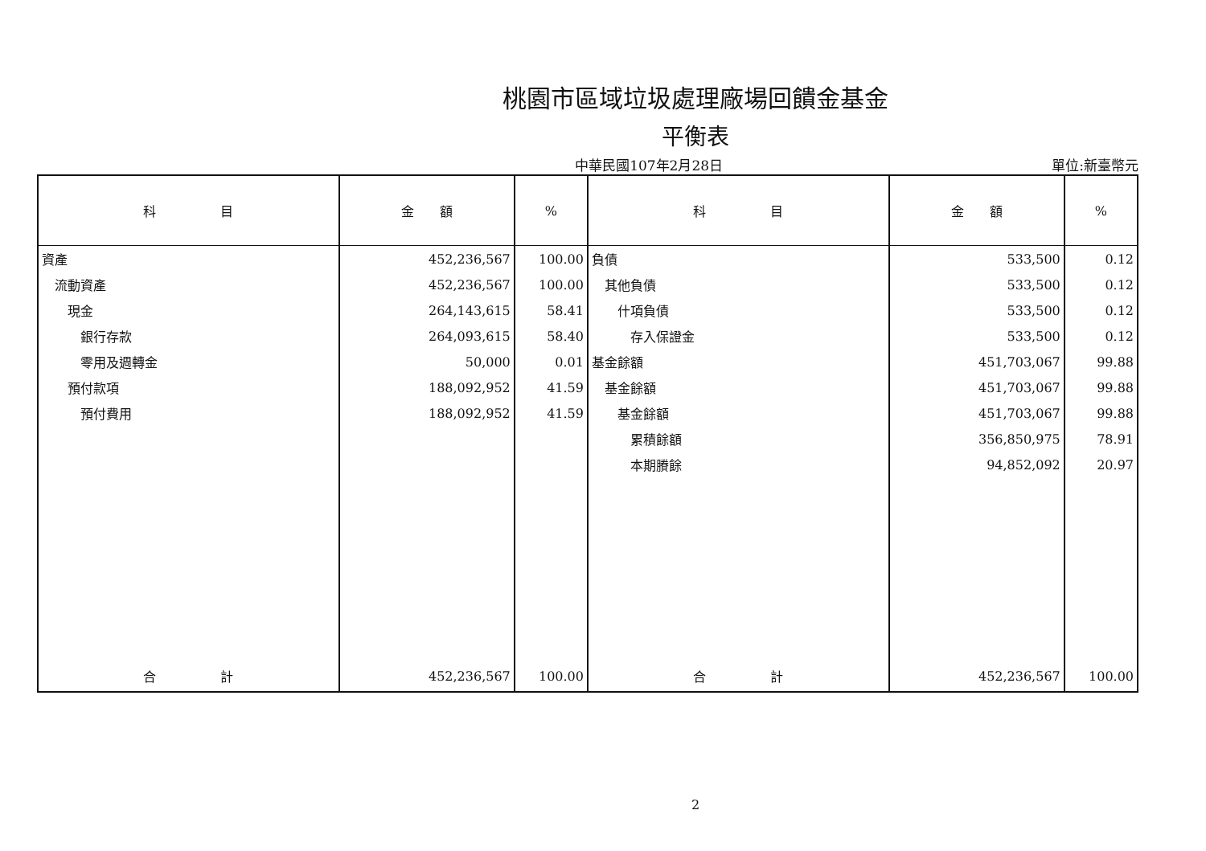桃園市區域垃圾處理廠場回饋金基金
平衡表
中華民國107年2月28日 單位:新臺幣元
| 科 目 | 金 額 | % | 科 目 | 金 額 | % |
| --- | --- | --- | --- | --- | --- |
| 資產 | 452,236,567 | 100.00 | 負債 | 533,500 | 0.12 |
| 流動資產 | 452,236,567 | 100.00 | 其他負債 | 533,500 | 0.12 |
| 現金 | 264,143,615 | 58.41 | 什項負債 | 533,500 | 0.12 |
| 銀行存款 | 264,093,615 | 58.40 | 存入保證金 | 533,500 | 0.12 |
| 零用及週轉金 | 50,000 | 0.01 | 基金餘額 | 451,703,067 | 99.88 |
| 預付款項 | 188,092,952 | 41.59 | 基金餘額 | 451,703,067 | 99.88 |
| 預付費用 | 188,092,952 | 41.59 | 基金餘額 | 451,703,067 | 99.88 |
| | | | 累積餘額 | 356,850,975 | 78.91 |
| | | | 本期賸餘 | 94,852,092 | 20.97 |
| 合 計 | 452,236,567 | 100.00 | 合 計 | 452,236,567 | 100.00 |
2